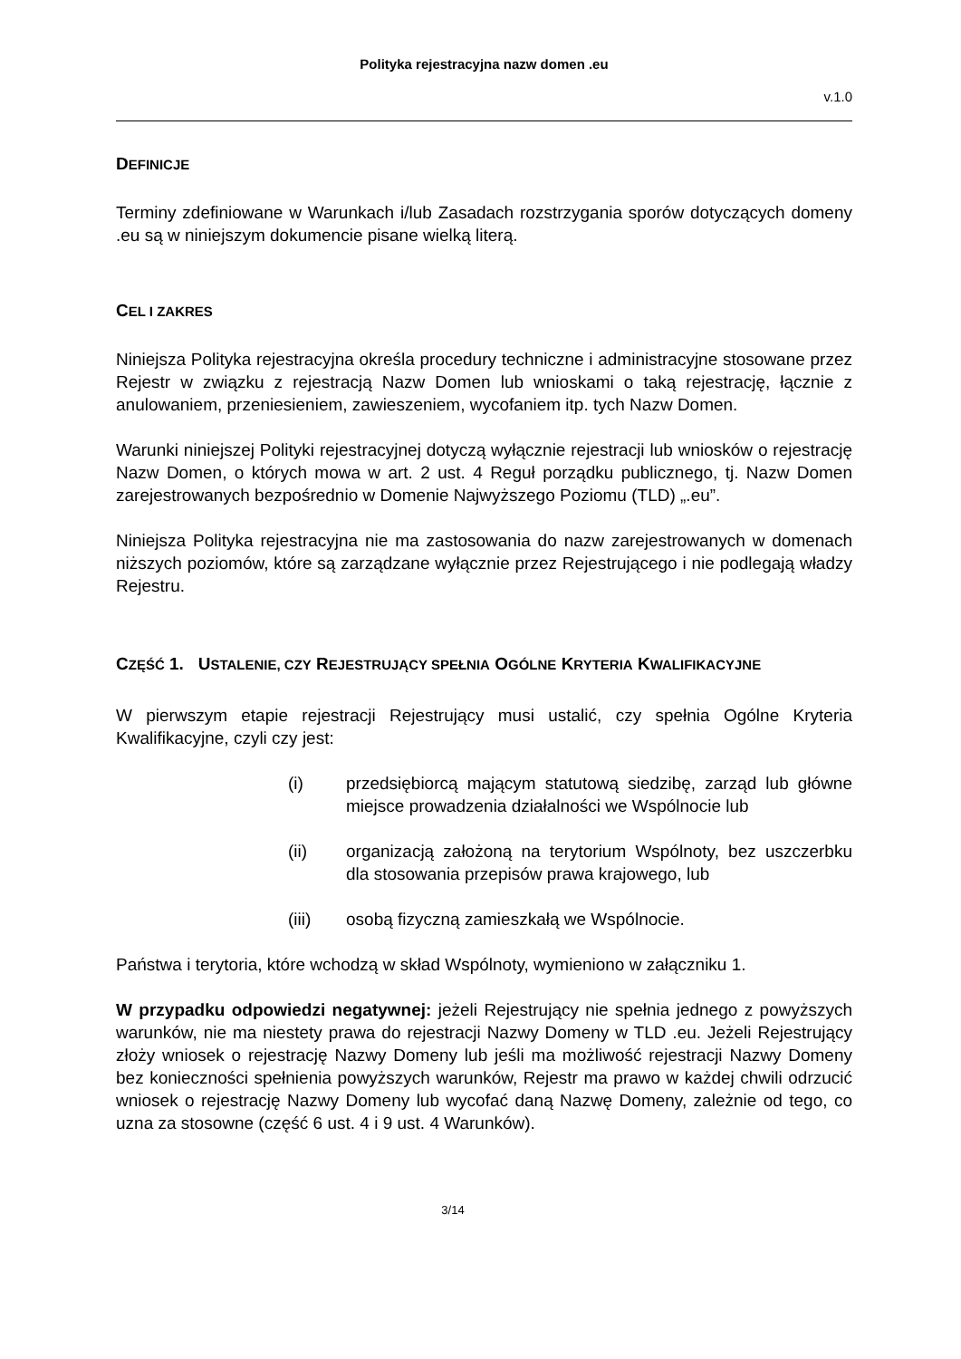Polityka rejestracyjna nazw domen .eu
v.1.0
DEFINICJE
Terminy zdefiniowane w Warunkach i/lub Zasadach rozstrzygania sporów dotyczących domeny .eu są w niniejszym dokumencie pisane wielką literą.
CEL I ZAKRES
Niniejsza Polityka rejestracyjna określa procedury techniczne i administracyjne stosowane przez Rejestr w związku z rejestracją Nazw Domen lub wnioskami o taką rejestrację, łącznie z anulowaniem, przeniesieniem, zawieszeniem, wycofaniem itp. tych Nazw Domen.
Warunki niniejszej Polityki rejestracyjnej dotyczą wyłącznie rejestracji lub wniosków o rejestrację Nazw Domen, o których mowa w art. 2 ust. 4 Reguł porządku publicznego, tj. Nazw Domen zarejestrowanych bezpośrednio w Domenie Najwyższego Poziomu (TLD) „.eu”.
Niniejsza Polityka rejestracyjna nie ma zastosowania do nazw zarejestrowanych w domenach niższych poziomów, które są zarządzane wyłącznie przez Rejestrującego i nie podlegają władzy Rejestru.
CZĘŚĆ 1. USTALENIE, CZY REJESTRUJĄCY SPEŁNIA OGÓLNE KRYTERIA KWALIFIKACYJNE
W pierwszym etapie rejestracji Rejestrujący musi ustalić, czy spełnia Ogólne Kryteria Kwalifikacyjne, czyli czy jest:
(i) przedsiębiorcą mającym statutową siedzibę, zarząd lub główne miejsce prowadzenia działalności we Wspólnocie lub
(ii) organizacją założoną na terytorium Wspólnoty, bez uszczerbku dla stosowania przepisów prawa krajowego, lub
(iii) osobą fizyczną zamieszkałą we Wspólnocie.
Państwa i terytoria, które wchodzą w skład Wspólnoty, wymieniono w załączniku 1.
W przypadku odpowiedzi negatywnej: jeżeli Rejestrujący nie spełnia jednego z powyższych warunków, nie ma niestety prawa do rejestracji Nazwy Domeny w TLD .eu. Jeżeli Rejestrujący złoży wniosek o rejestrację Nazwy Domeny lub jeśli ma możliwość rejestracji Nazwy Domeny bez konieczności spełnienia powyższych warunków, Rejestr ma prawo w każdej chwili odrzucić wniosek o rejestrację Nazwy Domeny lub wycofać daną Nazwę Domeny, zależnie od tego, co uzna za stosowne (część 6 ust. 4 i 9 ust. 4 Warunków).
3/14